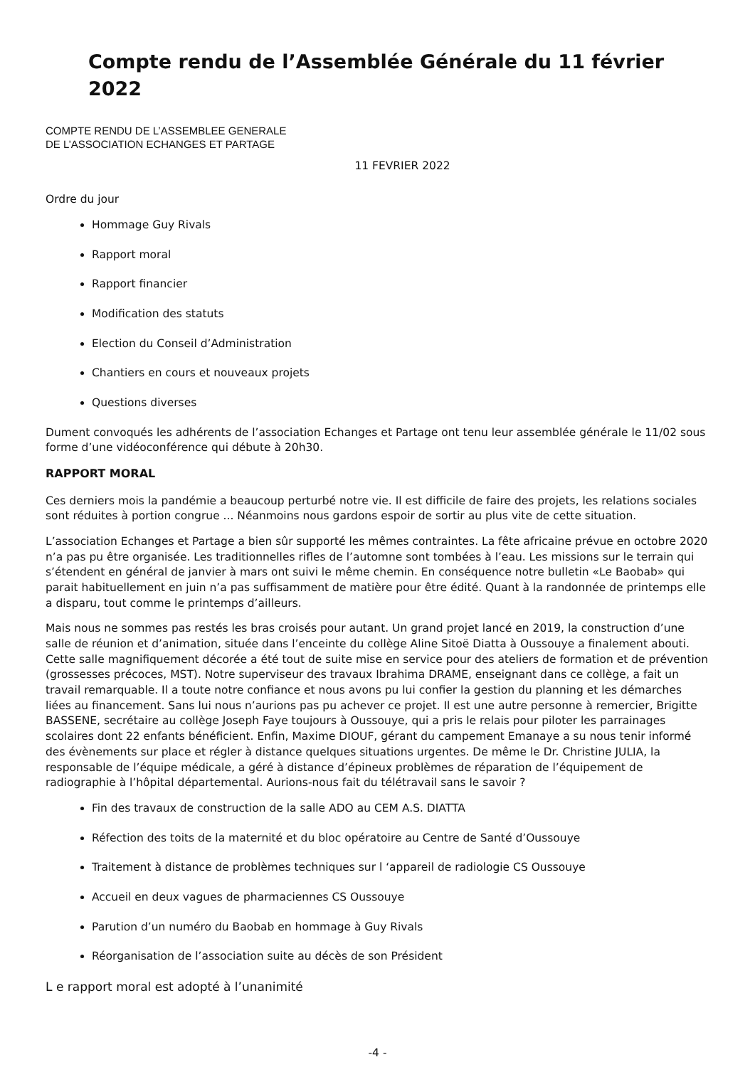Compte rendu de l’Assemblée Générale du 11 février 2022
COMPTE RENDU DE L’ASSEMBLEE GENERALE
DE L’ASSOCIATION ECHANGES ET PARTAGE
11 FEVRIER 2022
Ordre du jour
Hommage Guy Rivals
Rapport moral
Rapport financier
Modification des statuts
Election du Conseil d’Administration
Chantiers en cours et nouveaux projets
Questions diverses
Dument convoqués les adhérents de l’association Echanges et Partage ont tenu leur assemblée générale le 11/02 sous forme d’une vidéoconférence qui débute à 20h30.
RAPPORT MORAL
Ces derniers mois la pandémie a beaucoup perturbé notre vie. Il est difficile de faire des projets, les relations sociales sont réduites à portion congrue ... Néanmoins nous gardons espoir de sortir au plus vite de cette situation.
L’association Echanges et Partage a bien sûr supporté les mêmes contraintes. La fête africaine prévue en octobre 2020 n’a pas pu être organisée. Les traditionnelles rifles de l’automne sont tombées à l’eau. Les missions sur le terrain qui s’étendent en général de janvier à mars ont suivi le même chemin. En conséquence notre bulletin «Le Baobab» qui parait habituellement en juin n’a pas suffisamment de matière pour être édité. Quant à la randonnée de printemps elle a disparu, tout comme le printemps d’ailleurs.
Mais nous ne sommes pas restés les bras croisés pour autant. Un grand projet lancé en 2019, la construction d’une salle de réunion et d’animation, située dans l’enceinte du collège Aline Sitoë Diatta à Oussouye a finalement abouti. Cette salle magnifiquement décorée a été tout de suite mise en service pour des ateliers de formation et de prévention (grossesses précoces, MST). Notre superviseur des travaux Ibrahima DRAME, enseignant dans ce collège, a fait un travail remarquable. Il a toute notre confiance et nous avons pu lui confier la gestion du planning et les démarches liées au financement. Sans lui nous n’aurions pas pu achever ce projet. Il est une autre personne à remercier, Brigitte BASSENE, secrétaire au collège Joseph Faye toujours à Oussouye, qui a pris le relais pour piloter les parrainages scolaires dont 22 enfants bénéficient. Enfin, Maxime DIOUF, gérant du campement Emanaye a su nous tenir informé des évènements sur place et régler à distance quelques situations urgentes. De même le Dr. Christine JULIA, la responsable de l’équipe médicale, a géré à distance d’épineux problèmes de réparation de l’équipement de radiographie à l’hôpital départemental. Aurions-nous fait du télétravail sans le savoir ?
Fin des travaux de construction de la salle ADO au CEM A.S. DIATTA
Réfection des toits de la maternité et du bloc opératoire au Centre de Santé d’Oussouye
Traitement à distance de problèmes techniques sur l ‘appareil de radiologie CS Oussouye
Accueil en deux vagues de pharmaciennes CS Oussouye
Parution d’un numéro du Baobab en hommage à Guy Rivals
Réorganisation de l’association suite au décès de son Président
L e rapport moral est adopté à l’unanimité
-4 -